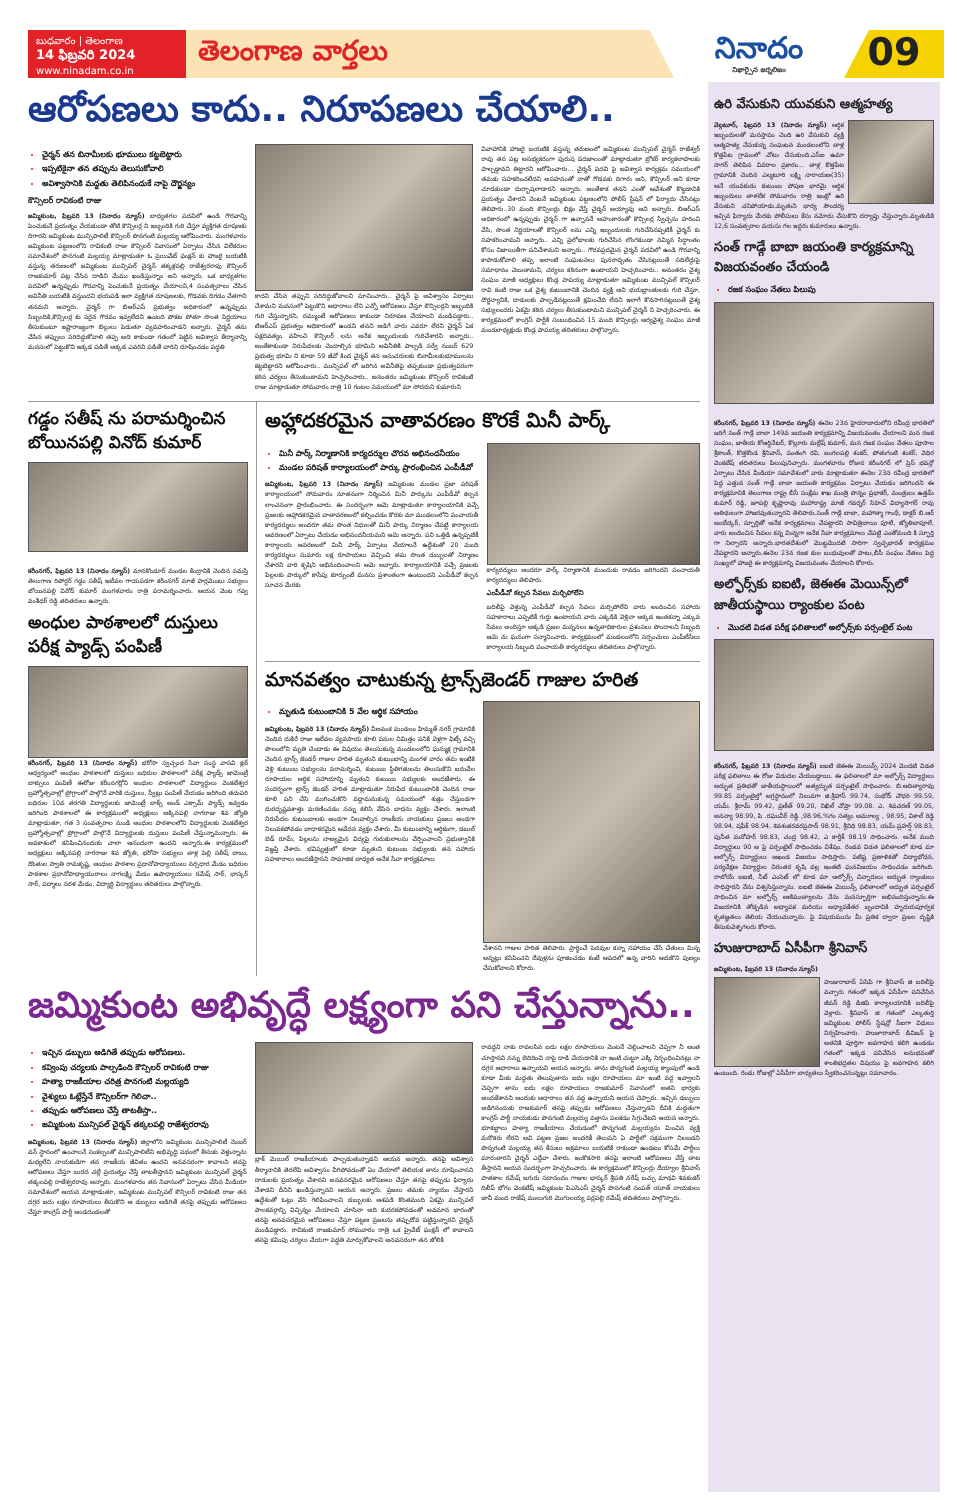బుధవారం | తెలంగాణ
14 ఫిబ్రవరి 2024
www.ninadam.co.in
తెలంగాణ వార్తలు
నినాదం
నిఖార్సైన జర్నలిజం
09
ఆరోపణలు కాదు.. నిరూపణలు చేయాలి..
చైర్మన్ తన బినామీలకు భూములు కట్టబెట్టారు
ఇప్పటికైనా తన తప్పును తెలుసుకోవాలి
అవిశ్వాసానికి మద్దతు తెలిపినందుకే నాపై దౌర్జన్యం
కౌన్సిలర్ రావికంటి రాజు
జమ్మికుంట, ఫిబ్రవరి 13 (నినాదం న్యూస్) బాధ్యతగల పదవిలో ఉండి గౌరవాన్ని పెంచుకునే ప్రయత్నం చేయకుండా తోటి కౌన్సిలర్ల ని ఇబ్బందికి గురి చేస్తూ వ్యక్తిగత దూషణకు దిగారని జమ్మికుంట మున్సిపాలిటీ కౌన్సిలర్ పొనగంటి మల్లయ్య ఆరోపించారు. మంగళవారం జమ్మికుంట పట్టణంలోని రావికంటి రాజు కౌన్సిలర్ నివాసంలో ఏర్పాటు చేసిన విలేకరుల సమావేశంలో పొనగంటి మల్లయ్య మాట్లాడుతూ ఓ ప్రయివేట్ ఫంక్షన్ కు హాజరై బయటికి వస్తున్న తరుణంలో జమ్మికుంట మున్సిపల్ చైర్మన్ తక్కళ్లపల్లి రాజేశ్వరరావు కౌన్సిలర్ రాజకుమార్ పట్ల చేసిన దాడిని మేము ఖండిస్తున్నాం అని అన్నారు. ఒక బాధ్యతగల పదవిలో ఉన్నప్పుడు గౌరవాన్ని పెంచుకునే ప్రయత్నం చేయాలని,4 సంవత్సరాలు చేసిన అవినీతి బయటికి వస్తుందని భయపడి ఇలా వ్యక్తిగత దూషణలకు, గొడవకు దిగడం చేతగాని తనమని అన్నారు. చైర్మన్ గా బిఆర్ఎస్ ప్రభుత్వం అధికారంలో ఉన్నప్పుడు సిబ్బందికి,కౌన్సిలర్ల కు సరైన గౌరవం ఇవ్వలేదని ఉంటది పోకట పోతూ సొంత నిర్ణయాలు తీసుకుంటూ ఇష్టారాజ్యంగా బిల్లులు పెడుతూ వ్యవహరించాడని అన్నారు. చైర్మన్ తను చేసిన తప్పులు సరిదిద్దుకోవాలి తప్ప అది కాకుండా గతంలో పెట్టిన అవిశ్వాస తీర్మానాన్ని మనసులో పెట్టుకొని ఇక్కడ పడితే అక్కడ ఎవరిని పడితే వారిని దూషించడం పద్ధతి
కాదని చేసిన తప్పుని సరిదిద్దుకోవాలని సూచించారు.. చైర్మన్ పై అవిశ్వాసం ఏర్పాటు చేశామని మనసులో పెట్టుకొని ఆధారాలు లేని ఎన్నో ఆరోపణలు చేస్తూ కౌన్సిలర్లని ఇబ్బందికి గురి చేస్తున్నారని, దమ్ముంటే ఆరోపణలు కాకుండా నిరూపణ చేయాలని మండిపడ్డారు.. టిఆర్ఎస్ ప్రభుత్వం అధికారంలో ఉండని తనని అడిగే వారు ఎవరూ లేరని చైర్మన్ ఏక పక్షదివత్యం వహించి కౌన్సిలర్ లను అనేక ఇబ్బందులకు గురిచేశారని అన్నారు.. అంతేకాకుండా నిరుపేదలకు చెందాల్సిన భూమిని అవినీతికి పాల్పడి సర్వే నంబర్ 629 ప్రభుత్వ భూమి ని కూడా 59 జీవో కింద చైర్మన్ తన అనుచరులకు బినామీలకుభూములను కట్టబెట్టారని ఆరోపించారు.. మున్సిపల్ లో జరిగిన అవినీతిపై తప్పకుండా ప్రభుత్వపరంగా కఠిన చర్యలు తీసుకుంటామని హెచ్చరించారు.. అనంతరం జమ్మికుంట కౌన్సిలర్ రావికంటి రాజు మాట్లాడుతూ సోమవారం రాత్రి 10 గంటల సమయంలో మా సోదరుని కుమారుని
వివాహానికి హాజరై బయటికి వస్తున్న తరుణంలో జమ్మికుంట మున్సిపల్ చైర్మన్ రాజేశ్వర్ రావు తన పట్ల అసభ్యకరంగా పురుష పదజాలంతో మాట్లాడుతూ బ్రోకర్ కార్యకలాపాలకు పాల్పడ్డావని తిట్టారని ఆరోపించారు... చైర్మన్ పదవి పై అవిశ్వాస కార్యక్రమ సమయంలో తమకు సహకరించలేదని అసహనంతో నాతో గొడవకు దిగారు అని, కౌన్సిలర్ అని కూడా చూడకుండా దుర్భాషలాడారని అన్నారు. అంతేకాక తనని ఎంతో ఆవేశంతో కొట్టడానికి ప్రయత్నం చేశారని వెంటనే జమ్మికుంట పట్టణంలోని పోలీస్ స్టేషన్ లో ఫిర్యాదు చేసినట్లు తెలిపారు..30 మంది కౌన్సిలర్లు భిక్షం వేస్తే చైర్మన్ అయ్యావు అని అన్నారు. బిఆర్ఎస్ అధికారంలో ఉన్నప్పుడు చైర్మన్ గా ఉన్నాననే అహంకారంతో కౌన్సిలర్ల స్వేచ్ఛను హరించి వేసి, సొంత నిర్ణయాలతో కౌన్సిలర్ లను ఎన్ని ఇబ్బందులకు గురిచేసినప్పటికీ చైర్మన్ కు సహకరించామని అన్నారు.. ఎన్ని ప్రలోభాలకు గురిచేసిన లొంగకుండా నమ్మిన సిద్ధాంతం కోసం నిజాయితీగా పనిచేశామని అన్నారు.. గౌరవప్రదమైన చైర్మన్ పదవిలో ఉండి గౌరవాన్ని కాపాడుకోవాలి తప్ప ఇలాంటి సంఘటనలు పునరావృతం చేసినట్లయితే సదిలేద్దుపై సమాధానం చెబుతామని, చర్యలు కఠినంగా ఉంటాయని హెచ్చరించారు.. అనంతరం వైశ్య సంఘం మాజీ అధ్యక్షులు కొండ్ల పాపయ్య మాట్లాడుతూ జమ్మికుంట మున్సిపల్ కౌన్సిలర్ రావి కంటి రాజు ఒక వైశ్య కుటుంబానికి చెందిన వ్యక్తి అని భయభ్రాంతులకు గురి చేస్తూ, దౌర్జన్యానికి, దాడులకు పాల్పడినట్లయితే క్షమించేది లేదని ఇలాగే కొనసాగినట్లయితే వైశ్య సభ్యులందరు ఏకమై కఠిన చర్యలు తీసుకుంటామని మున్సిపల్ చైర్మన్ ని హెచ్చరించారు. ఈ కార్యక్రమంలో కాంగ్రెస్ పార్టీకి సంబంధించిన 15 మంది కౌన్సిలర్లు ఆర్యవైశ్య సంఘం మాజీ మండలాధ్యక్షుడు కొండ్ల పాపయ్య తదితరులు పాల్గొన్నారు.
గడ్డం సతీష్ ను పరామర్శించిన బోయినపల్లి వినోద్ కుమార్
కరీంనగర్, ఫిబ్రవరి 13 (నినాదం న్యూస్) మానకొండూర్ మండల కేంద్రానికి చెందిన నమస్తే తెలంగాణ రిపోర్టర్ గడ్డం సతీష్ ఇటీవల గాయపడగా కరీంనగర్ మాజీ పార్లమెంటు సభ్యులు బోయినపల్లి వినోద్ కుమార్ మంగళవారం రాత్రి పరామర్శించారు. ఆయన వెంట గవ్వ వంశీధర్ రెడ్డి తదితరులు ఉన్నారు.
అంధుల పాఠశాలలో దుస్తులు పరీక్ష ప్యాడ్స్ పంపిణీ
కరీంనగర్, ఫిబ్రవరి 13 (నినాదం న్యూస్) భరోసా స్వచ్ఛంద సేవా సంస్థ వాసవి క్లబ్ ఆధ్వర్యంలో అంధుల పాఠశాలలో దుస్తులు బధిరుల పాఠశాలలో పరీక్ష ప్యాడ్స్ జామెంట్రీ బాక్సులు పంపిణీ ఈరోజు కరీంనగర్లోని అంధుల పాఠశాలలో విద్యార్థులు వెంకటేశ్వర బ్రహ్మోత్సవాల్లో ప్రోగ్రాంలో పాల్గొనే వారికి దుస్తులు, స్వీట్లు పంపిణీ చేయడం జరిగింది తదుపరి బధిరుల 10వ తరగతి విద్యార్థులకు జామెంట్రీ బాక్స్ అండ్ ఎక్సామ్ ప్యాడ్స్ ఇవ్వడం జరిగింది పాఠశాలలో ఈ కార్యక్రమంలో అధ్యక్షులు అక్కినపల్లి నాగరాజు శివ జ్యోతి మాట్లాడుతూ, గత 3 సంవత్సరాల నుండి అంధుల పాఠశాలలోని విద్యార్థులకు వెంకటేశ్వర బ్రహ్మోత్సవాల్లో ప్రోగ్రాంలో పాల్గొనే విద్యార్థులకు దుస్తులు పంపిణీ చేస్తున్నామన్నారు. ఈ అవకాశంలో కనిపించినందుకు చాలా ఆనందంగా ఉందని అన్నారు.ఈ కార్యక్రమంలో అధ్యక్షులు అక్కినపల్లి నాగరాజు శివ జ్యోతి, భరోసా సభ్యులు తాళ్ల పెల్లి సతీష్ బాబు, దొంతుల స్వాతి రామకృష్ణ, అంధుల పాఠశాల ప్రధానోపాధ్యాయులు నర్సధార మేడం బధిరుల పాఠశాల ప్రధానోపాధ్యాయురాలు నాగలక్ష్మి మేడం ఉపాధ్యాయులు రమేష్ సార్, భాస్కర్ సార్, పద్మాలు సరళ మేడం, విద్యార్థి విద్యార్థులు తదితరులు పాల్గొన్నారు.
అహ్లాదకరమైన వాతావరణం కొరకే మినీ పార్క్
మినీ పార్క్ నిర్మాణానికి కార్యదర్శుల చొరవ అభినందనీయం
మండల పరిషత్ కార్యాలయంలో పార్కు ప్రారంభించిన ఎంపీడీవో
జమ్మికుంట, ఫిబ్రవరి 13 (నినాదం న్యూస్) జమ్మికుంట మండల ప్రజా పరిషత్ కార్యాలయంలో సోమవారం నూతనంగా నిర్మించిన మినీ పార్కును ఎంపీడీవో కల్పన లాంచనంగా ప్రారంభించారు. ఈ సందర్భంగా ఆమె మాట్లాడుతూ కార్యాలయానికి వచ్చే ప్రజలకు ఆహ్లాదకరమైన వాతావరణంలో కల్పించడం కొరకు మా మండలంలోని పంచాయతీ కార్యదర్శులు అందరూ తమ సొంత నిధులతో మినీ పార్కు నిర్మాణం చేపట్టి కార్యాలయ ఆవరణంలో ఏర్పాటు చేయడం అభినందనీయమని ఆమె అన్నారు. పని ఒత్తిడి ఉన్నప్పటికీ కార్యాలయ ఆవరణంలో మినీ పార్క్ ఏర్పాటు చేయాలనే ఉద్దేశంతో 20 మంది కార్యదర్శులు సుమారు లక్ష రూపాయలు వెచ్చించి తమ సొంత డబ్బులతో నిర్మాణం చేశారని వారి కృషిని అభినందించాలని ఆమె అన్నారు. కార్యాలయానికి వచ్చే ప్రజలకు పిల్లలకు పార్కులో కాసేపు కూర్చుంటే మనసు ప్రశాంతంగా ఉంటుందని ఎంపీడీవో కల్పన సూచన మేరకు
కార్యదర్శులు అందరూ పార్క్ నిర్మాణానికి ముందుకు రావడం జరిగిందని పంచాయతీ కార్యదర్శులు తెలిపారు.
ఎంపీడీవో కల్పన సేవలు మర్చిపోలేని
బదిలీపై వెళ్తున్న ఎంపీడీవో కల్పన సేవలు మర్చిపోలేని వారు అందించిన సహాయ సహకారాలు ఎప్పటికీ గుర్తు ఉంటాయని వారు ఎక్కడికి వెళ్లినా అక్కడ ఇంతకన్నా ఎక్కువ సేవలు అందిస్తూ అక్కడి ప్రజల మన్ననలు ఉన్నతాధికారుల ప్రశంసలు పొందాలని సిబ్బంది ఆమె ను ఘనంగా సన్మానించారు. కార్యక్రమంలో మండలంలోని సర్పంచులు ఎంపీటీసీలు కార్యాలయ సిబ్బంది పంచాయతీ కార్యదర్శులు తదితరులు పాల్గొన్నారు.
మానవత్వం చాటుకున్న ట్రాన్స్‌జెండర్ గాజుల హరిత
మృతుడి కుటుంబానికి 5 వేల ఆర్థిక సహాయం
జమ్మికుంట, ఫిబ్రవరి 13 (నినాదం న్యూస్) వీణవంక మండలం హిమ్మత్ నగర్ గ్రామానికి చెందిన దుకిరే రాజు ఇటీవల వ్యవసాయ కూలి పనుల నిమిత్తం పనికి వెళ్లగా ఫిట్స్ వచ్చి పొలంలోని మృతి చెందాడు ఈ విషయం తెలుసుకున్న మండలంలోని ఘన్ముక్ల గ్రామానికి చెందిన ట్రాన్స్ జెండర్ గాజుల హరిత మృతుని కుటుంబాన్ని మంగళ వారం తమ ఇంటికి వెళ్లి కుటుంబ సభ్యులను పరామర్శించి, కుటుంబ స్థితిగతులను తెలుసుకొని ఐదువేల రూపాయల ఆర్థిక సహాయాన్ని మృతుని కుటుంబ సభ్యులకు అందజేశారు. ఈ సందర్భంగా ట్రాన్స్ జెండర్ హరిత మాట్లాడుతూ నిరుపేద కుటుంబానికి చెందిన రాజు కూలి పని చేసి ముగించుకొని వద్దామనుకున్న సమయంలో శుక్రం చేస్తుండగా దురదృష్టవశాత్తు మరణించడం నన్ను కలిసి వేసిన బాధను వ్యక్తం చేశారు. ఇలాంటి నిరుపేదల కుటుంబాలకు అండగా నిలవాల్సిన రాజకీయ నాయకులు ప్రజలు అండగా నిలువకపోవడం బాధాకరమైన ఆవేదన వ్యక్తం చేశారు. మీ కుటుంబాన్ని ఆర్థికంగా, డబుల్ బెడ్ రూమ్, పిల్లలను నాణ్యమైన విద్యపై గురుకులాలను చేర్పించాలని ప్రభుత్వానికి విజ్ఞప్తి చేశారు. భవిష్యత్తులో కూడా మృతుని కుటుంబ సభ్యులకు తన సహాయ సహకారాలు అందజేస్తానని సామాజిక బాధ్యత అనేక సేవా కార్యక్రమాలు
చేశానని గాజుల హరిత తెలిపారు. ప్రార్థించే పెదవుల కన్నా సహాయం చేసే చేతులు మిన్న అన్నట్లు కనిపించని దేవుళ్లను పూజించడం కంటే ఆపదలో ఉన్న వారిని ఆదుకొని పుణ్యం చేసుకోవాలని కోరారు.
జమ్మికుంట అభివృద్ధే లక్ష్యంగా పని చేస్తున్నాను..
ఇచ్చిన డబ్బులు అడిగితే తప్పుడు ఆరోపణలు.
కవ్వింపు చర్యలకు పాల్పడింది కౌన్సిలర్ రావికంటి రాజు
హత్యా రాజకీయాల చరిత్ర పొనగంటి మల్లయ్యది
వైశ్యులు ఓట్లేస్తేనే కౌన్సిలర్‌గా గెలిచా..
తప్పుడు ఆరోపణలు చేస్తే తాటతీస్తా..
జమ్మికుంట మున్సిపల్ చైర్మన్ తక్కలపల్లి రాజేశ్వరరావు
జమ్మికుంట, ఫిబ్రవరి 13 (నినాదం న్యూస్) జిల్లాలోని జమ్మికుంట మున్సిపాలిటీ నెంబర్ వన్ స్థానంలో ఉంచాలనే సంకల్పంతో మున్సిపాలిటీని అభివృద్ధి పథంలో తీసుకు వెళ్తున్నాను మధ్యలేని నాయకుడిగా తన రాజకీయ జీవితం ఉందని అనవసరంగా కావాలని తనపై ఆరోపణలు చేస్తూ బురద చల్లే ప్రయత్నం చేస్తే తాటతీస్తానని జమ్మికుంట మున్సిపల్ చైర్మన్ తక్కలపల్లి రాజేశ్వరరావు అన్నారు. మంగళవారం తన నివాసంలో ఏర్పాటు చేసిన మీడియా సమావేశంలో ఆయన మాట్లాడుతూ, జమ్మికుంట మున్సిపల్ కౌన్సిలర్ రావికంటి రాజు తన దగ్గర ఐదు లక్షల రూపాయలు తీసుకొని ఆ డబ్బులు అడిగితే తనపై తప్పుడు ఆరోపణలు చేస్తూ కాంగ్రెస్ పార్టీ అండదండలతో
బ్లాక్ మెయిల్ రాజకీయాలకు పాల్పడుతున్నాడని ఆయన అన్నారు. తనపై అవిశ్వాస తీర్మానానికి తెరలేపి అవిశ్వాసం వీగిపోవడంతో ఏం చేయాలో తెలియక తాను దూషించానని దాడులకు ప్రయత్నం చేశానని అనవసరమైన ఆరోపణలు చేస్తూ తనపై తప్పుడు ఫిర్యాదు చేశాడని దీనిని ఖండిస్తున్నానని ఆయన అన్నారు. ప్రజలు తమకు న్యాయం చేస్తారని ఉద్దేశంతో ఓట్లు వేసి గెలిపించాలని డబ్బులకు ఆశపడి కొంతమంది ఏకమై మున్సిపల్ పాలకవర్గాన్ని విచ్ఛిన్నం చేయాలని చూసినా అది కుదరకపోవడంతో అవమాన భారంతో తనపై అనవసరమైన ఆరోపణలు చేస్తూ పట్టణ ప్రజలను తప్పుదోవ పట్టిస్తున్నారని చైర్మన్ మండిపడ్డారు. రావికంటి రాజకుమార్ సోమవారం రాత్రి ఒక ప్రైవేట్ ఫంక్షన్ లో కావాలని తనపై కవింపు చర్యలు చేయగా పద్ధతి మార్చుకోవాలని అనవసరంగా తన జోలికి
రావద్దని నాకు రావలసిన ఐదు లక్షల రూపాయలు వెంటనే చెల్లించాలని చెప్పగా నీ అంత చూస్తానని నన్ను బెదిరించి నాపై దాడి చేయడానికి నా ఇంటి చుట్టూ ఎక్కి నిర్బంధించినట్లు నా దగ్గర ఆధారాలు ఉన్నాయని ఆయన అన్నారు. తాను పొన్నగంటి మల్లయ్య క్యాంపులో ఉండి కూడా మీకు మద్దతు తెలుపుతాను ఐదు లక్షల రూపాయలు మా ఇంటి వద్ద ఇవ్వాలని చెప్పగా తాను ఐదు లక్షల రూపాయలు రాజకుమార్ నివాసంలో అతని భార్యకు అందజేశానని అందుకు ఆధారాలు తన వద్ద ఉన్నాయని ఆయన చెప్పారు. ఇచ్చిన డబ్బులు అడిగినందుకు రాజకుమార్ తనపై తప్పుడు ఆరోపణలు చేస్తున్నాడని దీనికి మద్దతుగా కాంగ్రెస్ పార్టీ నాయకుడు పొనగంటి మల్లయ్య వత్తాసు పలకడం సిగ్గుచేటని ఆయన అన్నారు. భూకబ్జాలు హత్యా రాజకీయాలు చేయడంలో పొన్నగంటి మల్లయ్యను మించిన వ్యక్తి మరొకరు లేరని అవి పట్టణ ప్రజల అందరికీ తెలుసని ఏ పార్టీలో సక్రమంగా నిలబడని పొన్నగంటి మల్లయ్య తన కేసులు అక్రమాలు బయటికి రాకుండా ఉండటం కోసమే పార్టీలు మారుతారని చైర్మన్ ఎద్దేవా చేశారు. ఇంకొకసారి తనపై ఇలాంటి ఆరోపణలు చేస్తే తాట తీస్తానని ఆయన సందర్భంగా హెచ్చరించారు. ఈ కార్యక్రమంలో కౌన్సిలర్లు దేయ్యాల శ్రీనివాస్ పాతకాల రమేష్ జగురు సదానందం గాజుల భాస్కర్ శ్రీపతి నరేష్ బచ్చు మాధవి శివకంకర్ దిలీప్ భోగం వెంకటేష్ జమ్మికుంట పిఎసిఎస్ చైర్మన్ పొనగంటి సంపత్ యూత్ నాయకులు జానీ మంద రాజేష్ ములుగురి మొగులయ్య పర్లపల్లి రమేష్ తదితరులు పాల్గొన్నారు.
ఉరి వేసుకుని యువకుని ఆత్మహత్య
వెల్గటూర్, ఫిబ్రవరి 13 (నినాదం న్యూస్) ఆర్థిక ఇబ్బందులతో మనస్తాపం చెంది ఉరి వేసుకుని వ్యక్తి ఆత్మహత్య చేసుకున్న సంఘటన మండలంలోని తాళ్ల కొత్తపేట గ్రామంలో చోటు చేసుకుంది.ఎస్ఐ ఉమా సాగర్ తెలిపిన వివరాల ప్రకారం... తాళ్ల కొత్తపేట గ్రామానికి చెందిన ఎల్మటూరి లక్ష్మి నారాయణ(35) అనే యువకుడు కుటుంబ పోషణ భారమై ఆర్థిక ఇబ్బందులు తాళలేక సోమవారం రాత్రి ఇంట్లో ఉరి వేసుకుని చనిపోయాడు.మృతుని భార్య సౌందర్య ఇచ్చిన ఫిర్యాదు మేరకు పోలీసులు కేసు నమోదు చేసుకొని దర్యాప్తు చేస్తున్నారు.మృతుడికి 12,6 సంవత్సరాల వయసు గల ఇద్దరు కుమారులు ఉన్నారు.
సంత్ గాడ్గే బాబా జయంతి కార్యక్రమాన్ని విజయవంతం చేయండి
రజక సంఘం నేతలు పిలుపు
కరీంనగర్, ఫిబ్రవరి 13 (నినాదం న్యూస్) ఈనెల 23న హైదరాబాదులోని రవీంద్ర భారతిలో జరిగే సంత్ గాడ్గే బాబా 149వ జయంతి కార్యక్రమాన్ని విజయవంతం చేయాలని మన రజక సంఘం, జాతీయ కోఆర్డినేటర్, కొల్లూరు మల్లేష్ కుమార్, మన రజక సంఘం నేతలు పూసాల శ్రీకాంత్, కొత్తకొండ శ్రీనివాస్, పంతంగి రవి, జంగలపల్లి శంకర్, పోతుగంటి శంకర్, వెధిర వెంకటేష్ తదితరులు పిలుపునిచ్చారు. మంగళవారం రోజున కరీంనగర్ లో ప్రెస్ భవన్లో ఏర్పాటు చేసిన మీడియా సమావేశంలో వారు మాట్లాడుతూ ఈనెల 23న రవీంద్ర భారతిలో పెద్ద ఎత్తున సంత్ గాడ్గే బాబా జయంతి కార్యక్రమం ఏర్పాటు చేయడం జరిగిందని ఈ కార్యక్రమానికి తెలంగాణ రాష్ట్ర బీసీ సంక్షేమ శాఖ మంత్రి పొన్నం ప్రభాకర్, మంత్రులు ఉత్తమ్ కుమార్ రెడ్డి, జూపల్లి కృష్ణారావు మహారాష్ట్ర మాజీ గవర్నర్ సిహెచ్ విద్యాసాగర్ రావు అతిథులుగా హాజరవుతున్నారని తెలిపారు.సంత్ గాడ్గే బాబా, మహాత్మా గాంధీ, డాక్టర్ బి.ఆర్ అంబేద్కర్, స్ఫూర్తితో అనేక కార్యక్రమాలు చేపట్టారని సావిత్రిబాయి పూలే, జ్యోతిబాపూలే, వారు అందించిన సేవలు కన్న మిన్నగా అనేక సేవా కార్యక్రమాలు చేపట్టి ఎంతోమంది కి స్ఫూర్తి గా నిల్చారని అన్నారు.భారతదేశంలో మొట్టమొదటి సారిగా స్వచ్ఛభారత్ కార్యక్రమం చేపట్టారని అన్నారు.ఈనెల 23న రజక కుల బంధువులతో పాటు,బీసీ సంఘం నేతలు పెద్ద సంఖ్యలో హాజరై ఈ కార్యక్రమాన్ని విజయవంతం చేయాలని కోరారు.
అల్ఫోర్స్‌కు ఐఐటి, జెఈఈ మెయిన్స్‌లో జాతీయస్థాయి ర్యాంకుల పంట
మొదటి విడత పరీక్ష ఫలితాలలో అల్ఫోర్స్‌కు పర్సంటైల్ పంట
కరీంనగర్, ఫిబ్రవరి 13 (నినాదం న్యూస్) ఐఐటి జెఈఈ మెయిన్స్ 2024 మొదటి విడత పరీక్ష ఫలితాలు ఈ రోజు విడుదల చేయబడ్డాయి. ఈ ఫలితాలలో మా అల్ఫోర్స్ విద్యార్థులు అద్భుత ప్రతిభతో జాతీయస్థాయిలో అత్యద్భుత పర్సంటైల్ సాధించారు. బి.ఆదిత్యారావు 99.85 పర్సంటైల్తో అగ్రస్థానంలో నిలువగా జి.శ్రీహాస్ 99.74, సుభోద్ చౌధరి 99.59, యమ్. శ్రీరామ్ 99.42, ప్రణీత్ 99.20, నిఖిల్ చోప్రా 99.08. ఎ. శివచరణ్ 99.05, అనన్యా 98.99, పి .రఘువీర్ రెడ్డి ,98.96,%గం సత్యం అమూల్య , 98.95, విశాల్ రెడ్డి 98.94, షఫీక్ 98.94, శివశంకరవరప్రసాద్ 98.91, శ్రీనిధి 98.83, యమ్.ప్రహర్ష్ 98.83, పునీత మనోహర్ 98.83, చంద్ర 98.42, ఎ కార్తీక్ 98.19 సాధించారు. అనేక మంది విద్యార్థులు 90 అ పై పర్సంటైల్ సాధించడం విశేషం. రెండవ విడత ఫలితాలలో కూడ మా అల్ఫోర్స్ విద్యార్థులు అఖండ విజయం సాధిస్తారు. పటిష్ట ప్రణాళికతో విద్యాభోధన, పర్యవేక్షణ విద్యార్థుల నిరంతర కృషి వల్ల ఇంతటి ఘనవిజయం సాధించడం జరిగింది. రాబోయే ఐఐటి, నీట్ ఎంసెట్ లో కూడ మా అల్ఫోర్స్ చిన్నారులు అద్భుత ర్యాంకులు సాధిస్తారని నేను విశ్వసిస్తున్నాను. ఐఐటి జెఈఈ మెయిన్స్ ఫలితాలలో అద్భుత పర్సంటైల్ సాధించిన మా అల్ఫోర్స్ ఆణిముత్యాలను నేను మనస్ఫూర్తిగా అభినందిస్తున్నాను.ఈ విజయానికి తోడ్పడిన అధ్యాపక మరియు అధ్యాపకేతర బృందానికి హృదయపూర్వక కృతజ్ఞతలు తెలియ చేయుచున్నాను. పై విషయమును మీ ప్రతిక ద్వారా ప్రజల దృష్టికి తీసుకువెళ్ళగలరు కోరారు.
హుజురాబాద్ ఏసీపీగా శ్రీనివాస్
జమ్మికుంట, ఫిబ్రవరి 13 (నినాదం న్యూస్)
హుజురాబాద్ ఏసిపి గా శ్రీనివాస్ జి బదిలీపై వచ్చారు గతంలో ఇక్కడ ఏసీపీగా పనిచేసిన జీవన్ రెడ్డి డిజిపి కార్యాలయానికి బదిలీపై వెళ్లారు. శ్రీనివాస్ జి గతంలో ఎల్కతుర్తి జమ్మికుంట పోలీస్ స్టేషన్లో సీఐగా విధులు నిర్వహించారు. హుజూరాబాద్ డివిజన్ పై అతనికి పూర్తిగా అవగాహన కలిగి ఉండడం గతంలో ఇక్కడ పనిచేసిన అనుభవంతో శాంతిభద్రతల విషయం పై అవగాహన కలిగి ఉంటుంది. రెండు రోజుల్లో ఏసీపీగా బాధ్యతలు స్వీకరించనున్నట్లు సమాచారం.